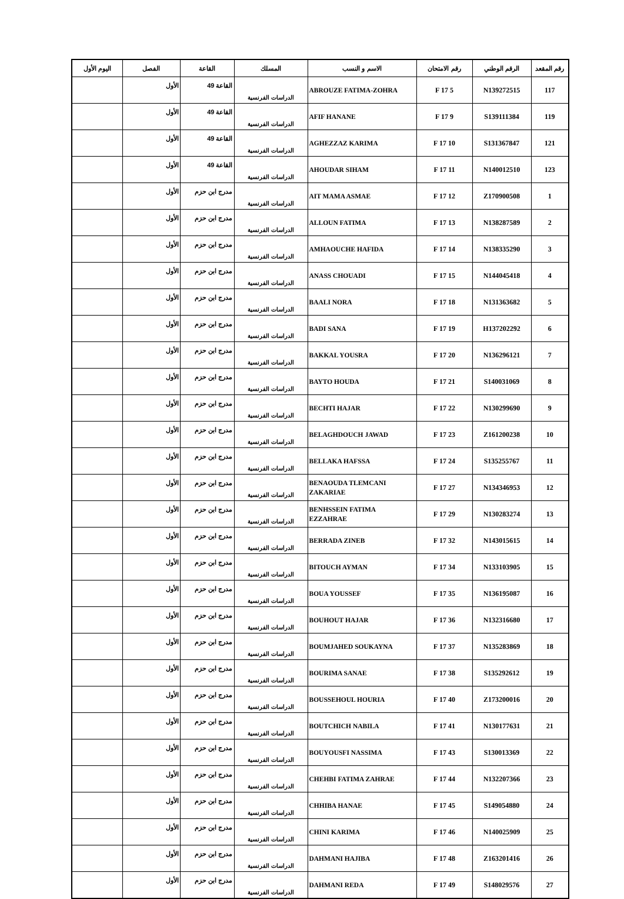| رقم المقعد | الرقم الوطني | رقم الامتحان | الاسم و النسب | المسلك | القاعة | الفصل | اليوم الأول |
| --- | --- | --- | --- | --- | --- | --- | --- |
| 117 | N139272515 | 5 F 17 | ABROUZE FATIMA-ZOHRA | الدراسات الفرنسية | القاعة 49 | الأول | |
| 119 | S139111384 | 9 F 17 | AFIF HANANE | الدراسات الفرنسية | القاعة 49 | الأول | |
| 121 | S131367847 | 10 F 17 | AGHEZZAZ KARIMA | الدراسات الفرنسية | القاعة 49 | الأول | |
| 123 | N140012510 | 11 F 17 | AHOUDAR SIHAM | الدراسات الفرنسية | القاعة 49 | الأول | |
| 1 | Z170900508 | 12 F 17 | AIT MAMA ASMAE | الدراسات الفرنسية | مدرج ابن حزم | الأول | |
| 2 | N138287589 | 13 F 17 | ALLOUN FATIMA | الدراسات الفرنسية | مدرج ابن حزم | الأول | |
| 3 | N138335290 | 14 F 17 | AMHAOUCHE HAFIDA | الدراسات الفرنسية | مدرج ابن حزم | الأول | |
| 4 | N144045418 | 15 F 17 | ANASS CHOUADI | الدراسات الفرنسية | مدرج ابن حزم | الأول | |
| 5 | N131363682 | 18 F 17 | BAALI NORA | الدراسات الفرنسية | مدرج ابن حزم | الأول | |
| 6 | H137202292 | 19 F 17 | BADI SANA | الدراسات الفرنسية | مدرج ابن حزم | الأول | |
| 7 | N136296121 | 20 F 17 | BAKKAL YOUSRA | الدراسات الفرنسية | مدرج ابن حزم | الأول | |
| 8 | S140031069 | 21 F 17 | BAYTO HOUDA | الدراسات الفرنسية | مدرج ابن حزم | الأول | |
| 9 | N130299690 | 22 F 17 | BECHTI HAJAR | الدراسات الفرنسية | مدرج ابن حزم | الأول | |
| 10 | Z161200238 | 23 F 17 | BELAGHDOUCH JAWAD | الدراسات الفرنسية | مدرج ابن حزم | الأول | |
| 11 | S135255767 | 24 F 17 | BELLAKA HAFSSA | الدراسات الفرنسية | مدرج ابن حزم | الأول | |
| 12 | N134346953 | 27 F 17 | BENAOUDA TLEMCANI ZAKARIAE | الدراسات الفرنسية | مدرج ابن حزم | الأول | |
| 13 | N130283274 | 29 F 17 | BENHSSEIN FATIMA EZZAHRAE | الدراسات الفرنسية | مدرج ابن حزم | الأول | |
| 14 | N143015615 | 32 F 17 | BERRADA ZINEB | الدراسات الفرنسية | مدرج ابن حزم | الأول | |
| 15 | N133103905 | 34 F 17 | BITOUCH AYMAN | الدراسات الفرنسية | مدرج ابن حزم | الأول | |
| 16 | N136195087 | 35 F 17 | BOUA YOUSSEF | الدراسات الفرنسية | مدرج ابن حزم | الأول | |
| 17 | N132316680 | 36 F 17 | BOUHOUT HAJAR | الدراسات الفرنسية | مدرج ابن حزم | الأول | |
| 18 | N135283869 | 37 F 17 | BOUMJAHED SOUKAYNA | الدراسات الفرنسية | مدرج ابن حزم | الأول | |
| 19 | S135292612 | 38 F 17 | BOURIMA SANAE | الدراسات الفرنسية | مدرج ابن حزم | الأول | |
| 20 | Z173200016 | 40 F 17 | BOUSSEHOUL HOURIA | الدراسات الفرنسية | مدرج ابن حزم | الأول | |
| 21 | N130177631 | 41 F 17 | BOUTCHICH NABILA | الدراسات الفرنسية | مدرج ابن حزم | الأول | |
| 22 | S130013369 | 43 F 17 | BOUYOUSFI NASSIMA | الدراسات الفرنسية | مدرج ابن حزم | الأول | |
| 23 | N132207366 | 44 F 17 | CHEHBI FATIMA ZAHRAE | الدراسات الفرنسية | مدرج ابن حزم | الأول | |
| 24 | S149054880 | 45 F 17 | CHHIBA HANAE | الدراسات الفرنسية | مدرج ابن حزم | الأول | |
| 25 | N140025909 | 46 F 17 | CHINI KARIMA | الدراسات الفرنسية | مدرج ابن حزم | الأول | |
| 26 | Z163201416 | 48 F 17 | DAHMANI HAJIBA | الدراسات الفرنسية | مدرج ابن حزم | الأول | |
| 27 | S148029576 | 49 F 17 | DAHMANI REDA | الدراسات الفرنسية | مدرج ابن حزم | الأول | |